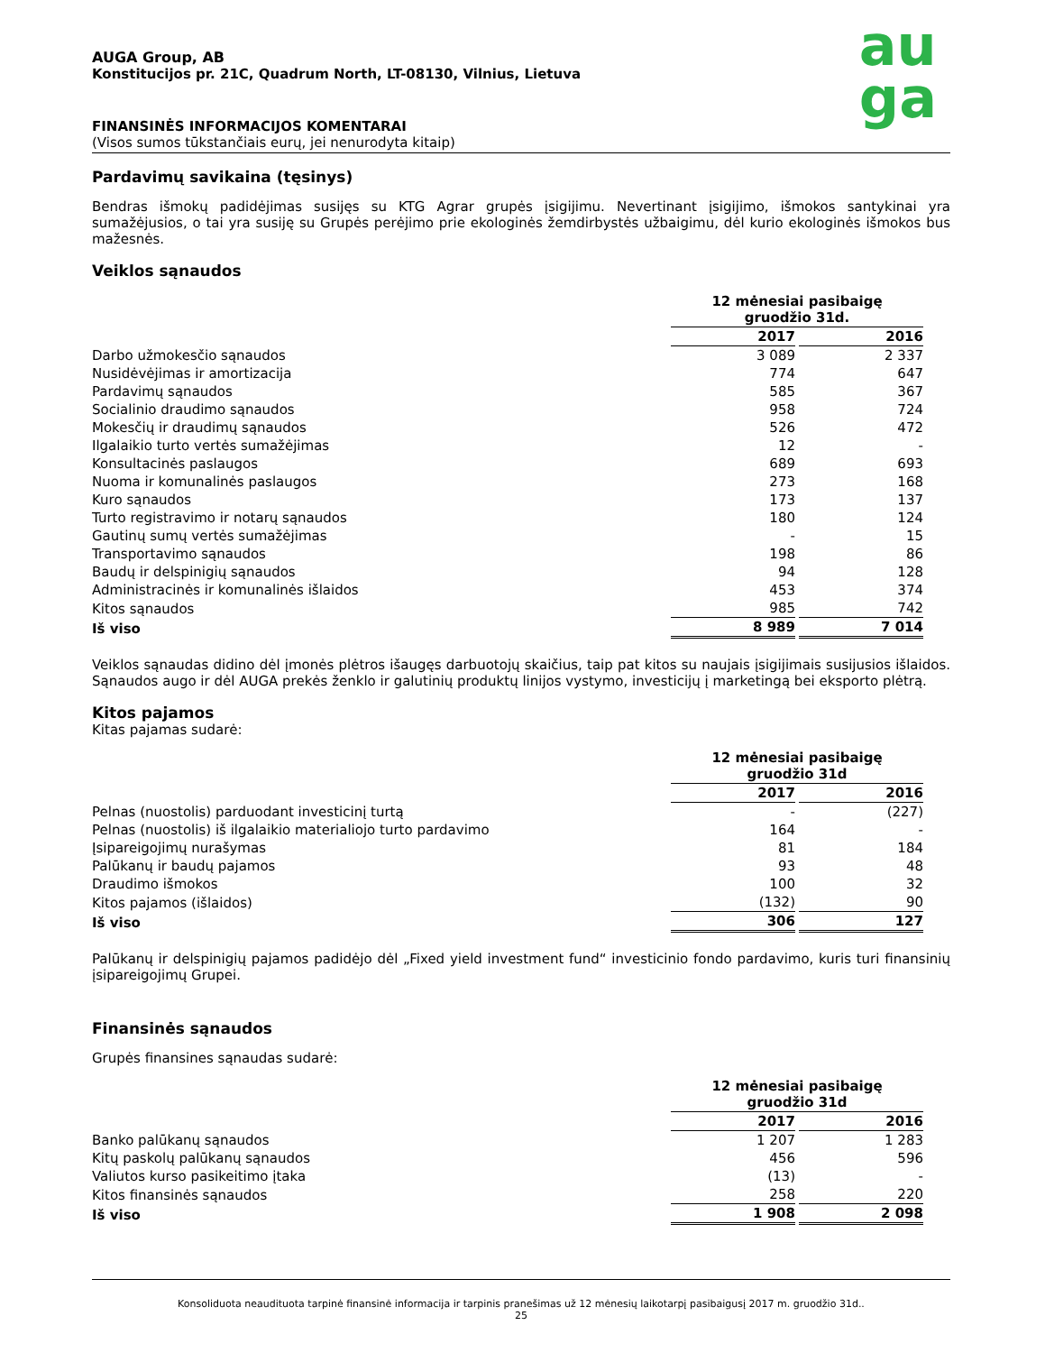au
ga
AUGA Group, AB
Konstitucijos pr. 21C, Quadrum North, LT-08130, Vilnius, Lietuva
FINANSINĖS INFORMACIJOS KOMENTARAI
(Visos sumos tūkstančiais eurų, jei nenurodyta kitaip)
Pardavimų savikaina (tęsinys)
Bendras išmokų padidėjimas susijęs su KTG Agrar grupės įsigijimu. Nevertinant įsigijimo, išmokos santykinai yra sumažėjusios, o tai yra susiję su Grupės perėjimo prie ekologinės žemdirbystės užbaigimu, dėl kurio ekologinės išmokos bus mažesnės.
Veiklos sąnaudos
| | 12 mėnesiai pasibaigę gruodžio 31d. | |
| --- | --- | --- |
| | 2017 | 2016 |
| Darbo užmokesčio sąnaudos | 3 089 | 2 337 |
| Nusidėvėjimas ir amortizacija | 774 | 647 |
| Pardavimų sąnaudos | 585 | 367 |
| Socialinio draudimo sąnaudos | 958 | 724 |
| Mokesčių ir draudimų sąnaudos | 526 | 472 |
| Ilgalaikio turto vertės sumažėjimas | 12 | - |
| Konsultacinės paslaugos | 689 | 693 |
| Nuoma ir komunalinės paslaugos | 273 | 168 |
| Kuro sąnaudos | 173 | 137 |
| Turto registravimo ir notarų sąnaudos | 180 | 124 |
| Gautinų sumų vertės sumažėjimas | - | 15 |
| Transportavimo sąnaudos | 198 | 86 |
| Baudų ir delspinigių sąnaudos | 94 | 128 |
| Administracinės ir komunalinės išlaidos | 453 | 374 |
| Kitos sąnaudos | 985 | 742 |
| Iš viso | 8 989 | 7 014 |
Veiklos sąnaudas didino dėl įmonės plėtros išaugęs darbuotojų skaičius, taip pat kitos su naujais įsigijimais susijusios išlaidos. Sąnaudos augo ir dėl AUGA prekės ženklo ir galutinių produktų linijos vystymo, investicijų į marketingą bei eksporto plėtrą.
Kitos pajamos
Kitas pajamas sudarė:
| | 12 mėnesiai pasibaigę gruodžio 31d | |
| --- | --- | --- |
| | 2017 | 2016 |
| Pelnas (nuostolis) parduodant investicinį turtą | - | (227) |
| Pelnas (nuostolis) iš ilgalaikio materialiojo turto pardavimo | 164 | - |
| Įsipareigojimų nurašymas | 81 | 184 |
| Palūkanų ir baudų pajamos | 93 | 48 |
| Draudimo išmokos | 100 | 32 |
| Kitos pajamos (išlaidos) | (132) | 90 |
| Iš viso | 306 | 127 |
Palūkanų ir delspinigių pajamos padidėjo dėl „Fixed yield investment fund“ investicinio fondo pardavimo, kuris turi finansinių įsipareigojimų Grupei.
Finansinės sąnaudos
Grupės finansines sąnaudas sudarė:
| | 12 mėnesiai pasibaigę gruodžio 31d | |
| --- | --- | --- |
| | 2017 | 2016 |
| Banko palūkanų sąnaudos | 1 207 | 1 283 |
| Kitų paskolų palūkanų sąnaudos | 456 | 596 |
| Valiutos kurso pasikeitimo įtaka | (13) | - |
| Kitos finansinės sąnaudos | 258 | 220 |
| Iš viso | 1 908 | 2 098 |
Konsoliduota neaudituota tarpinė finansinė informacija ir tarpinis pranešimas už 12 mėnesių laikotarpį pasibaigusį 2017 m. gruodžio 31d..
25